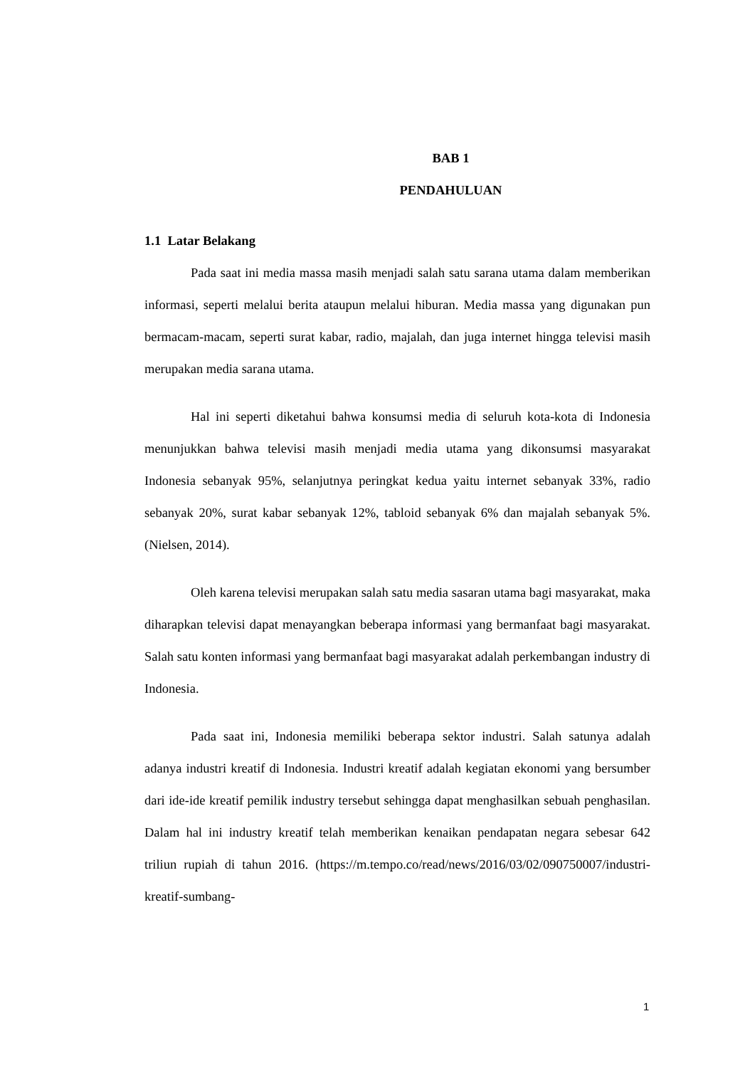BAB 1
PENDAHULUAN
1.1 Latar Belakang
Pada saat ini media massa masih menjadi salah satu sarana utama dalam memberikan informasi, seperti melalui berita ataupun melalui hiburan. Media massa yang digunakan pun bermacam-macam, seperti surat kabar, radio, majalah, dan juga internet hingga televisi masih merupakan media sarana utama.
Hal ini seperti diketahui bahwa konsumsi media di seluruh kota-kota di Indonesia menunjukkan bahwa televisi masih menjadi media utama yang dikonsumsi masyarakat Indonesia sebanyak 95%, selanjutnya peringkat kedua yaitu internet sebanyak 33%, radio sebanyak 20%, surat kabar sebanyak 12%, tabloid sebanyak 6% dan majalah sebanyak 5%. (Nielsen, 2014).
Oleh karena televisi merupakan salah satu media sasaran utama bagi masyarakat, maka diharapkan televisi dapat menayangkan beberapa informasi yang bermanfaat bagi masyarakat. Salah satu konten informasi yang bermanfaat bagi masyarakat adalah perkembangan industry di Indonesia.
Pada saat ini, Indonesia memiliki beberapa sektor industri. Salah satunya adalah adanya industri kreatif di Indonesia. Industri kreatif adalah kegiatan ekonomi yang bersumber dari ide-ide kreatif pemilik industry tersebut sehingga dapat menghasilkan sebuah penghasilan. Dalam hal ini industry kreatif telah memberikan kenaikan pendapatan negara sebesar 642 triliun rupiah di tahun 2016. (https://m.tempo.co/read/news/2016/03/02/090750007/industri-kreatif-sumbang-
1